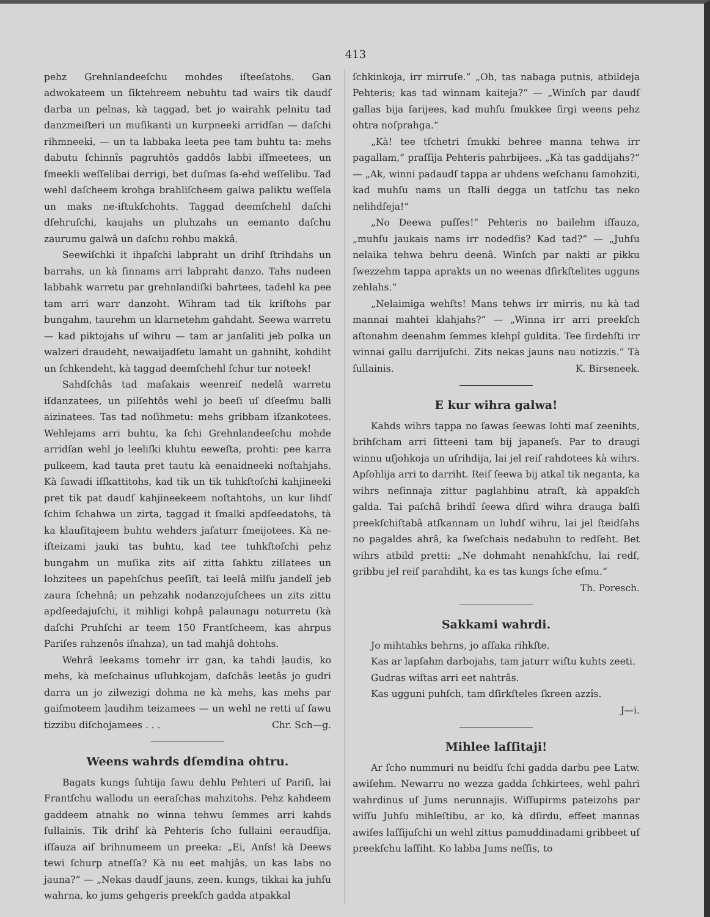413
pehz Grehnlandeeſchu mohdes iſteeſatohs. Gan adwokateem un ſiktehreem nebuhtu tad wairs tik daudſ darba un pelnas, kà taggad, bet jo wairahk pelnitu tad danzmeiſteri un muſikanti un kurpneeki arridſan — daſchi rihmneeki, — un ta labbaka leeta pee tam buhtu ta: mehs dabutu ſchinnîs pagruhtôs gaddôs labbi iſſmeetees, un ſmeekli weſſelibai derrigi, bet duſmas ſa-ehd weſſelibu. Tad wehl daſcheem krohga brahliſcheem galwa paliktu weſſela un maks ne-iſtukſchohts. Taggad deemſchehl daſchi dſehruſchi, kaujahs un pluhzahs un eemanto daſchu zaurumu galwâ un daſchu rohbu makkâ.
Seewiſchki it ihpaſchi labpraht un drihſ ſtrihdahs un barrahs, un kà ſinnams arri labpraht danzo. Tahs nudeen labbahk warretu par grehnlandiſki bahrtees, tadehl ka pee tam arri warr danzoht. Wihram tad tik kriſtohs par bungahm, taurehm un klarnetehm gahdaht. Seewa warretu — kad piktojahs uſ wihru — tam ar janſaliti jeb polka un walzeri draudeht, newaijadſetu lamaht un gahniht, kohdiht un ſchkendeht, kà taggad deemſchehl ſchur tur noteek!
Sahdſchâs tad maſakais weenreiſ nedelâ warretu iſdanzatees, un pilſehtôs wehl jo beeſi uſ dſeeſmu balli aizinatees. Tas tad noſihmetu: mehs gribbam iſzankotees. Wehlejams arri buhtu, ka ſchi Grehnlandeeſchu mohde arridſan wehl jo leeliſki kluhtu eeweſta, prohti: pee karra pulkeem, kad tauta pret tautu kà eenaidneeki noſtahjahs. Kà ſawadi iſſkattitohs, kad tik un tik tuhkſtoſchi kahjineeki pret tik pat daudſ kahjineekeem noſtahtohs, un kur lihdſ ſchim ſchahwa un zirta, taggad it ſmalki apdſeedatohs, tà ka klauſitajeem buhtu wehders jaſaturr ſmeijotees. Kà ne-iſteizami jauki tas buhtu, kad tee tuhkſtoſchi pehz bungahm un muſika zits aiſ zitta ſahktu zillatees un lohzitees un papehſchus peeſiſt, tai leelâ milſu jandelî jeb zaura ſchehnâ; un pehzahk nodanzojuſchees un zits zittu apdſeedajuſchi, it mihligi kohpâ palaunagu noturretu (kà daſchi Pruhſchi ar teem 150 Frantſcheem, kas ahrpus Pariſes rahzenôs iſnahza), un tad mahjâ dohtohs.
Wehrâ leekams tomehr irr gan, ka tahdi ļaudis, ko mehs, kà meſchainus uſluhkojam, daſchâs leetâs jo gudri darra un jo zilwezigi dohma ne kà mehs, kas mehs par gaiſmoteem ļaudihm teizamees — un wehl ne retti uſ ſawu tizzibu diſchojamees . . . Chr. Sch—g.
Weens wahrds dſemdina ohtru.
Bagats kungs ſuhtija ſawu dehlu Pehteri uſ Pariſi, lai Frantſchu wallodu un eeraſchas mahzitohs. Pehz kahdeem gaddeem atnahk no winna tehwu ſemmes arri kahds ſullainis. Tik drihſ kà Pehteris ſcho ſullaini eeraudſija, iſſauza aiſ brihnumeem un preeka: „Ei, Anſs! kà Deews tewi ſchurp atneſſa? Kà nu eet mahjâs, un kas labs no jauna?“ — „Nekas daudſ jauns, zeen. kungs, tikkai ka juhſu wahrna, ko jums gehgeris preekſch gadda atpakkal
ſchkinkoja, irr mirruſe.“ „Oh, tas nabaga putnis, atbildeja Pehteris; kas tad winnam kaiteja?“ — „Winſch par daudſ gallas bija ſarijees, kad muhſu ſmukkee ſirgi weens pehz ohtra noſprahga.“
„Kà! tee tſchetri ſmukki behree manna tehwa irr pagallam,“ praſſija Pehteris pahrbijees. „Kà tas gaddijahs?“ — „Ak, winni padaudſ tappa ar uhdens weſchanu ſamohziti, kad muhſu nams un ſtalli degga un tatſchu tas neko nelihdſeja!“
„No Deewa puſſes!“ Pehteris no bailehm iſſauza, „muhſu jaukais nams irr nodedſis? Kad tad?“ — „Juhſu nelaika tehwa behru deenâ. Winſch par nakti ar pikku ſwezzehm tappa aprakts un no weenas dſirkſtelites ugguns zehlahs.“
„Nelaimiga wehſts! Mans tehws irr mirris, nu kà tad mannai mahtei klahjahs?“ — „Winna irr arri preekſch aſtonahm deenahm ſemmes klehpî guldita. Tee ſirdehſti irr winnai gallu darrijuſchi. Zits nekas jauns nau notizzis.“ Tà ſullainis. K. Birseneek.
E kur wihra galwa!
Kahds wihrs tappa no ſawas ſeewas lohti maſ zeenihts, brihſcham arri ſitteeni tam bij japaneſs. Par to draugi winnu uſjohkoja un uſrihdija, lai jel reiſ rahdotees kà wihrs. Apſohlija arri to darriht. Reiſ ſeewa bij atkal tik neganta, ka wihrs neſinnaja zittur paglahbinu atraſt, kà appakſch galda. Tai paſchâ brihdî ſeewa dſird wihra drauga balſi preekſchiſtabâ atſkannam un luhdſ wihru, lai jel ſteidſahs no pagaldes ahrâ, ka ſweſchais nedabuhn to redſeht. Bet wihrs atbild pretti: „Ne dohmaht nenahkſchu, lai redſ, gribbu jel reiſ parahdiht, ka es tas kungs ſche eſmu.“
Th. Poresch.
Sakkami wahrdi.
Jo mihtahks behrns, jo aſſaka rihkſte.
Kas ar lapſahm darbojahs, tam jaturr wiſtu kuhts zeeti.
Gudras wiſtas arri eet nahtrâs.
Kas ugguni puhſch, tam dſirkſteles ſkreen azzîs.
J—i.
Mihlee laſſitaji!
Ar ſcho nummuri nu beidſu ſchi gadda darbu pee Latw. awiſehm. Newarru no wezza gadda ſchkirtees, wehl pahri wahrdinus uſ Jums nerunnajis. Wiſſupirms pateizohs par wiſſu Juhſu mihleſtibu, ar ko, kà dſirdu, effeet mannas awiſes laſſijuſchi un wehl zittus pamuddinadami gribbeet uſ preekſchu laſſiht. Ko labba Jums neſſis, to